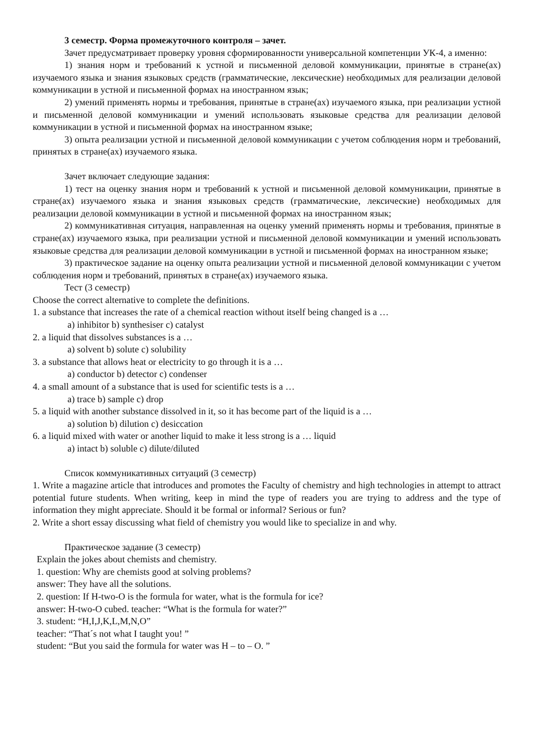3 семестр. Форма промежуточного контроля – зачет.
Зачет предусматривает проверку уровня сформированности универсальной компетенции УК-4, а именно:
1) знания норм и требований к устной и письменной деловой коммуникации, принятые в стране(ах) изучаемого языка и знания языковых средств (грамматические, лексические) необходимых для реализации деловой коммуникации в устной и письменной формах на иностранном язык;
2) умений применять нормы и требования, принятые в стране(ах) изучаемого языка, при реализации устной и письменной деловой коммуникации и умений использовать языковые средства для реализации деловой коммуникации в устной и письменной формах на иностранном языке;
3) опыта реализации устной и письменной деловой коммуникации с учетом соблюдения норм и требований, принятых в стране(ах) изучаемого языка.
Зачет включает следующие задания:
1) тест на оценку знания норм и требований к устной и письменной деловой коммуникации, принятые в стране(ах) изучаемого языка и знания языковых средств (грамматические, лексические) необходимых для реализации деловой коммуникации в устной и письменной формах на иностранном язык;
2) коммуникативная ситуация, направленная на оценку умений применять нормы и требования, принятые в стране(ах) изучаемого языка, при реализации устной и письменной деловой коммуникации и умений использовать языковые средства для реализации деловой коммуникации в устной и письменной формах на иностранном языке;
3) практическое задание на оценку опыта реализации устной и письменной деловой коммуникации с учетом соблюдения норм и требований, принятых в стране(ах) изучаемого языка.
Тест (3 семестр)
Choose the correct alternative to complete the definitions.
1. a substance that increases the rate of a chemical reaction without itself being changed is a …
a) inhibitor b) synthesiser c) catalyst
2. a liquid that dissolves substances is a …
a) solvent b) solute c) solubility
3. a substance that allows heat or electricity to go through it is a …
a) conductor b) detector c) condenser
4. a small amount of a substance that is used for scientific tests is a …
a) trace b) sample c) drop
5. a liquid with another substance dissolved in it, so it has become part of the liquid is a …
a) solution b) dilution c) desiccation
6. a liquid mixed with water or another liquid to make it less strong is a … liquid
a) intact b) soluble c) dilute/diluted
Список коммуникативных ситуаций (3 семестр)
1. Write a magazine article that introduces and promotes the Faculty of chemistry and high technologies in attempt to attract potential future students. When writing, keep in mind the type of readers you are trying to address and the type of information they might appreciate. Should it be formal or informal? Serious or fun?
2. Write a short essay discussing what field of chemistry you would like to specialize in and why.
Практическое задание (3 семестр)
Explain the jokes about chemists and chemistry.
1. question: Why are chemists good at solving problems?
answer: They have all the solutions.
2. question: If H-two-O is the formula for water, what is the formula for ice?
answer: H-two-O cubed. teacher: “What is the formula for water?”
3. student: “H,I,J,K,L,M,N,O”
teacher: “That´s not what I taught you! ”
student: “But you said the formula for water was H – to – O. ”